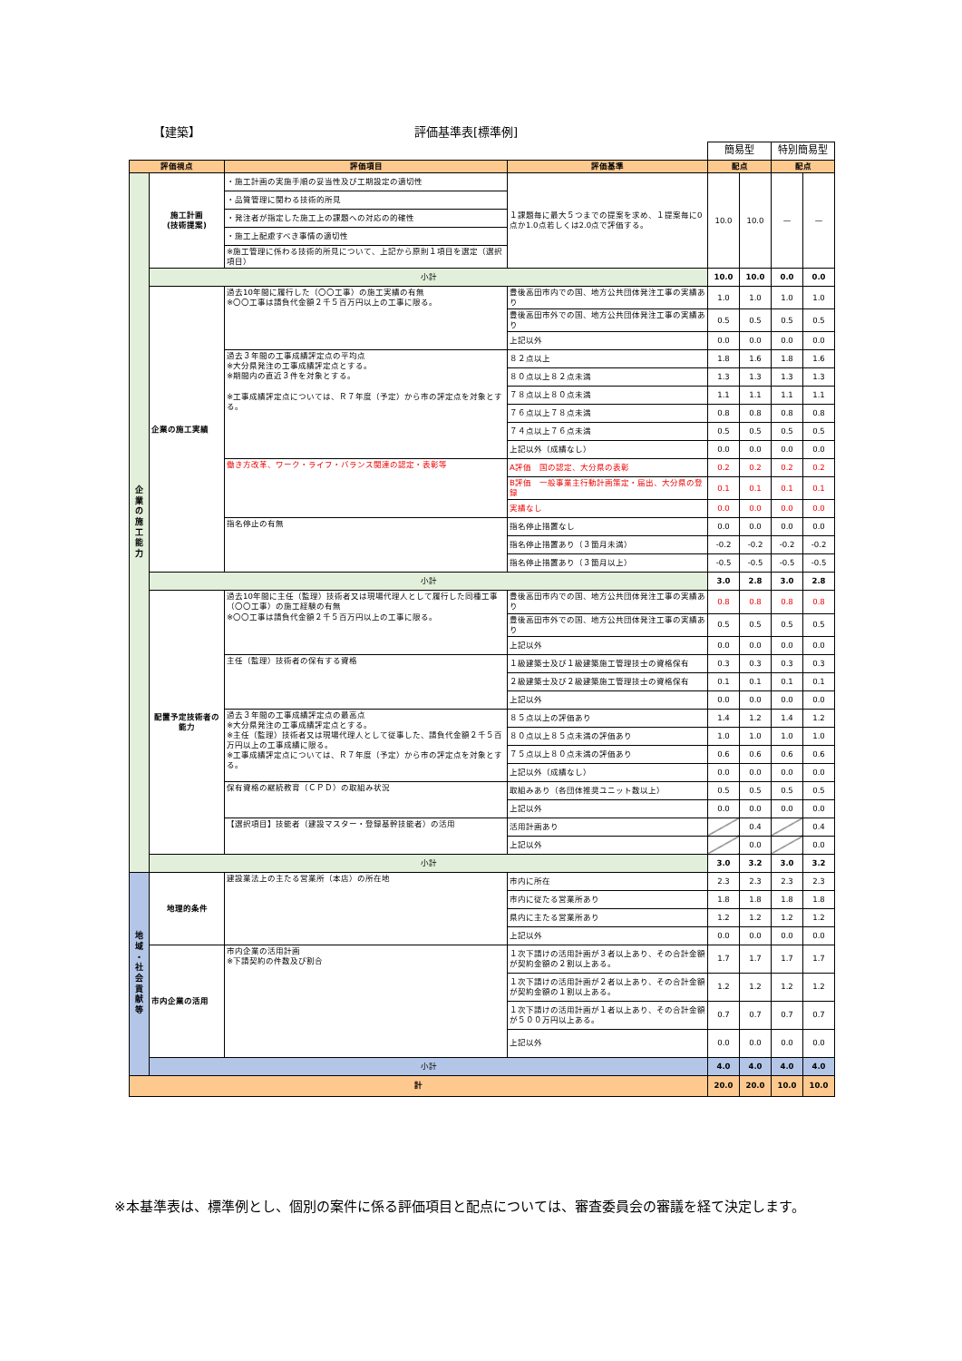| 【建築】 | | 評価基準表[標準例] | | | | | |
| | | | | 簡易型 | | 特別簡易型 | |
| 評価視点 | | 評価項目 | 評価基準 | 配点 | | 配点 | |
| 企 業 の 施 工 能 力 | 施工計画 (技術提案) | ・施工計画の実施手順の妥当性及び工期設定の適切性 | １課題毎に最大５つまでの提案を求め、１提案毎に0点か1.0点若しくは2.0点で評価する。 | 10.0 | 10.0 | — | — |
| | | ・品質管理に関わる技術的所見 | | | | | |
| | | ・発注者が指定した施工上の課題への対応の的確性 | | | | | |
| | | ・施工上配慮すべき事情の適切性 | | | | | |
| | | ※施工管理に係わる技術的所見について、上記から原則１項目を選定（選択項目） | | | | | |
| | 小計 | | | 10.0 | 10.0 | 0.0 | 0.0 |
| | 企業の施工実績 | 過去10年間に履行した（〇〇工事）の施工実績の有無 ※〇〇工事は請負代金額２千５百万円以上の工事に限る。 | 豊後高田市内での国、地方公共団体発注工事の実績あり | 1.0 | 1.0 | 1.0 | 1.0 |
| | | | 豊後高田市外での国、地方公共団体発注工事の実績あり | 0.5 | 0.5 | 0.5 | 0.5 |
| | | | 上記以外 | 0.0 | 0.0 | 0.0 | 0.0 |
| | | 過去３年間の工事成績評定点の平均点 ※大分県発注の工事成績評定点とする。 ※期間内の直近３件を対象とする。 ※工事成績評定点については、Ｒ７年度（予定）から市の評定点を対象とする。 | ８２点以上 | 1.8 | 1.6 | 1.8 | 1.6 |
| | | | ８０点以上８２点未満 | 1.3 | 1.3 | 1.3 | 1.3 |
| | | | ７８点以上８０点未満 | 1.1 | 1.1 | 1.1 | 1.1 |
| | | | ７６点以上７８点未満 | 0.8 | 0.8 | 0.8 | 0.8 |
| | | | ７４点以上７６点未満 | 0.5 | 0.5 | 0.5 | 0.5 |
| | | | 上記以外（成績なし） | 0.0 | 0.0 | 0.0 | 0.0 |
| | | 働き方改革、ワーク・ライフ・バランス関連の認定・表彰等 | A評価 国の認定、大分県の表彰 | 0.2 | 0.2 | 0.2 | 0.2 |
| | | | B評価 一般事業主行動計画策定・届出、大分県の登録 | 0.1 | 0.1 | 0.1 | 0.1 |
| | | | 実績なし | 0.0 | 0.0 | 0.0 | 0.0 |
| | | 指名停止の有無 | 指名停止措置なし | 0.0 | 0.0 | 0.0 | 0.0 |
| | | | 指名停止措置あり（３箇月未満） | -0.2 | -0.2 | -0.2 | -0.2 |
| | | | 指名停止措置あり（３箇月以上） | -0.5 | -0.5 | -0.5 | -0.5 |
| | 小計 | | | 3.0 | 2.8 | 3.0 | 2.8 |
| | 配置予定技術者の能力 | 過去10年間に主任（監理）技術者又は現場代理人として履行した同種工事（〇〇工事）の施工経験の有無 ※〇〇工事は請負代金額２千５百万円以上の工事に限る。 | 豊後高田市内での国、地方公共団体発注工事の実績あり | 0.8 | 0.8 | 0.8 | 0.8 |
| | | | 豊後高田市外での国、地方公共団体発注工事の実績あり | 0.5 | 0.5 | 0.5 | 0.5 |
| | | | 上記以外 | 0.0 | 0.0 | 0.0 | 0.0 |
| | | 主任（監理）技術者の保有する資格 | １級建築士及び１級建築施工管理技士の資格保有 | 0.3 | 0.3 | 0.3 | 0.3 |
| | | | ２級建築士及び２級建築施工管理技士の資格保有 | 0.1 | 0.1 | 0.1 | 0.1 |
| | | | 上記以外 | 0.0 | 0.0 | 0.0 | 0.0 |
| | | 過去３年間の工事成績評定点の最高点 ※大分県発注の工事成績評定点とする。 ※主任（監理）技術者又は現場代理人として従事した、請負代金額２千５百万円以上の工事成績に限る。 ※工事成績評定点については、Ｒ７年度（予定）から市の評定点を対象とする。 | ８５点以上の評価あり | 1.4 | 1.2 | 1.4 | 1.2 |
| | | | ８０点以上８５点未満の評価あり | 1.0 | 1.0 | 1.0 | 1.0 |
| | | | ７５点以上８０点未満の評価あり | 0.6 | 0.6 | 0.6 | 0.6 |
| | | | 上記以外（成績なし） | 0.0 | 0.0 | 0.0 | 0.0 |
| | | 保有資格の継続教育（ＣＰＤ）の取組み状況 | 取組みあり（各団体推奨ユニット数以上） | 0.5 | 0.5 | 0.5 | 0.5 |
| | | | 上記以外 | 0.0 | 0.0 | 0.0 | 0.0 |
| | | 【選択項目】技能者（建設マスター・登録基幹技能者）の活用 | 活用計画あり | | 0.4 | | 0.4 |
| | | | 上記以外 | | 0.0 | | 0.0 |
| | 小計 | | | 3.0 | 3.2 | 3.0 | 3.2 |
| 地 域 ・ 社 会 貢 献 等 | 地理的条件 | 建設業法上の主たる営業所（本店）の所在地 | 市内に所在 | 2.3 | 2.3 | 2.3 | 2.3 |
| | | | 市内に従たる営業所あり | 1.8 | 1.8 | 1.8 | 1.8 |
| | | | 県内に主たる営業所あり | 1.2 | 1.2 | 1.2 | 1.2 |
| | | | 上記以外 | 0.0 | 0.0 | 0.0 | 0.0 |
| | 市内企業の活用 | 市内企業の活用計画 ※下請契約の件数及び割合 | １次下請けの活用計画が３者以上あり、その合計金額が契約金額の２割以上ある。 | 1.7 | 1.7 | 1.7 | 1.7 |
| | | | １次下請けの活用計画が２者以上あり、その合計金額が契約金額の１割以上ある。 | 1.2 | 1.2 | 1.2 | 1.2 |
| | | | １次下請けの活用計画が１者以上あり、その合計金額が５００万円以上ある。 | 0.7 | 0.7 | 0.7 | 0.7 |
| | | | 上記以外 | 0.0 | 0.0 | 0.0 | 0.0 |
| | 小計 | | | 4.0 | 4.0 | 4.0 | 4.0 |
| 計 | | | | 20.0 | 20.0 | 10.0 | 10.0 |
※本基準表は、標準例とし、個別の案件に係る評価項目と配点については、審査委員会の審議を経て決定します。